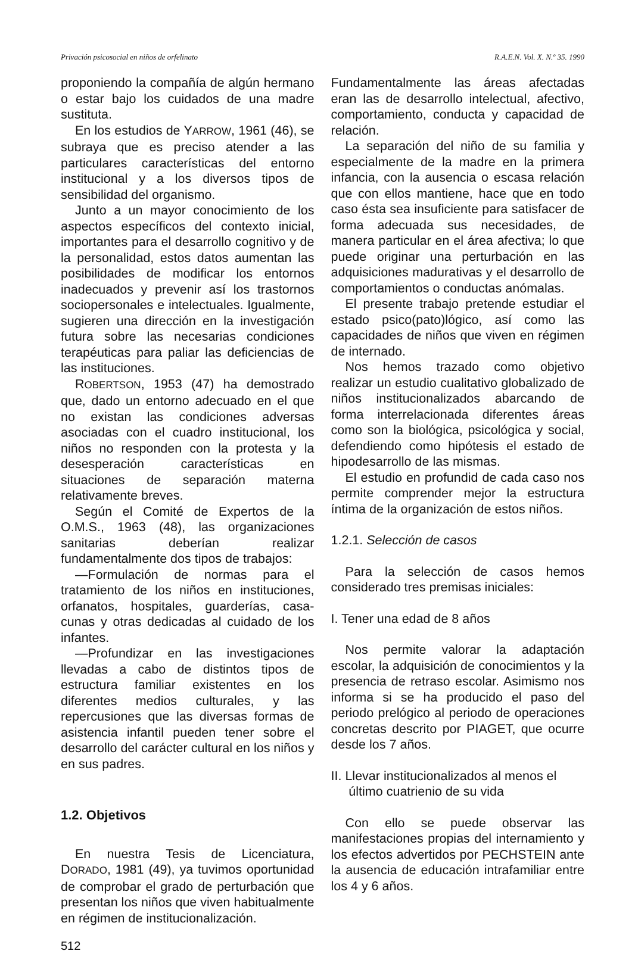Privación psicosocial en niños de orfelinato R.A.E.N. Vol. X. N.º 35. 1990
proponiendo la compañía de algún hermano o estar bajo los cuidados de una madre sustituta.
En los estudios de YARROW, 1961 (46), se subraya que es preciso atender a las particulares características del entorno institucional y a los diversos tipos de sensibilidad del organismo.
Junto a un mayor conocimiento de los aspectos específicos del contexto inicial, importantes para el desarrollo cognitivo y de la personalidad, estos datos aumentan las posibilidades de modificar los entornos inadecuados y prevenir así los trastornos sociopersonales e intelectuales. Igualmente, sugieren una dirección en la investigación futura sobre las necesarias condiciones terapéuticas para paliar las deficiencias de las instituciones.
ROBERTSON, 1953 (47) ha demostrado que, dado un entorno adecuado en el que no existan las condiciones adversas asociadas con el cuadro institucional, los niños no responden con la protesta y la desesperación características en situaciones de separación materna relativamente breves.
Según el Comité de Expertos de la O.M.S., 1963 (48), las organizaciones sanitarias deberían realizar fundamentalmente dos tipos de trabajos:
—Formulación de normas para el tratamiento de los niños en instituciones, orfanatos, hospitales, guarderías, casa-cunas y otras dedicadas al cuidado de los infantes.
—Profundizar en las investigaciones llevadas a cabo de distintos tipos de estructura familiar existentes en los diferentes medios culturales, y las repercusiones que las diversas formas de asistencia infantil pueden tener sobre el desarrollo del carácter cultural en los niños y en sus padres.
1.2. Objetivos
En nuestra Tesis de Licenciatura, DORADO, 1981 (49), ya tuvimos oportunidad de comprobar el grado de perturbación que presentan los niños que viven habitualmente en régimen de institucionalización.
512
Fundamentalmente las áreas afectadas eran las de desarrollo intelectual, afectivo, comportamiento, conducta y capacidad de relación.
La separación del niño de su familia y especialmente de la madre en la primera infancia, con la ausencia o escasa relación que con ellos mantiene, hace que en todo caso ésta sea insuficiente para satisfacer de forma adecuada sus necesidades, de manera particular en el área afectiva; lo que puede originar una perturbación en las adquisiciones madurativas y el desarrollo de comportamientos o conductas anómalas.
El presente trabajo pretende estudiar el estado psico(pato)lógico, así como las capacidades de niños que viven en régimen de internado.
Nos hemos trazado como objetivo realizar un estudio cualitativo globalizado de niños institucionalizados abarcando de forma interrelacionada diferentes áreas como son la biológica, psicológica y social, defendiendo como hipótesis el estado de hipodesarrollo de las mismas.
El estudio en profundid de cada caso nos permite comprender mejor la estructura íntima de la organización de estos niños.
1.2.1. Selección de casos
Para la selección de casos hemos considerado tres premisas iniciales:
I. Tener una edad de 8 años
Nos permite valorar la adaptación escolar, la adquisición de conocimientos y la presencia de retraso escolar. Asimismo nos informa si se ha producido el paso del periodo prelógico al periodo de operaciones concretas descrito por PIAGET, que ocurre desde los 7 años.
II. Llevar institucionalizados al menos el
último cuatrienio de su vida
Con ello se puede observar las manifestaciones propias del internamiento y los efectos advertidos por PECHSTEIN ante la ausencia de educación intrafamiliar entre los 4 y 6 años.